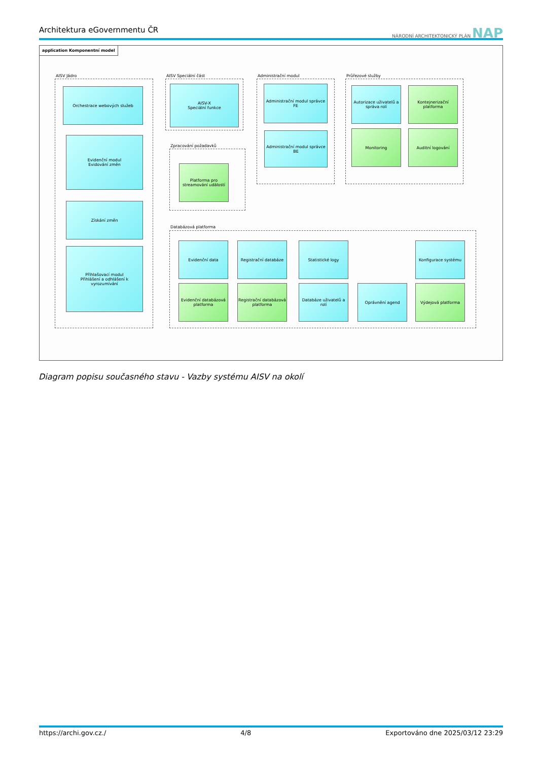Architektura eGovernmentu ČR NÁRODNÍ ARCHITEKTONICKÝ PLÁN NAP
application Komponentní model
AISV Jádro
Orchestrace webových služeb
Evidenční modul
Evidování změn
Získání změn
Přihlašovací modul
Přihlášení a odhlášení k vyrozumívání
AISV Speciální část
AISV-X
Speciální funkce
Zpracování požadavků
Platforma pro streamování událostí
Administrační modul
Administrační modul správce FE
Administrační modul správce BE
Průřezové služby
Autorizace uživatelů a správa rolí
Kontejnerizační platforma
Monitoring Auditní logování
Databázová platforma
Evidenční data Registrační databáze Statistické logy Konfigurace systému
Evidenční databázová platforma
Registrační databázová platforma
Databáze uživatelů a rolí
Oprávnění agend Výdejová platforma
Diagram popisu současného stavu - Vazby systému AISV na okolí
https://archi.gov.cz./ 4/8 Exportováno dne 2025/03/12 23:29